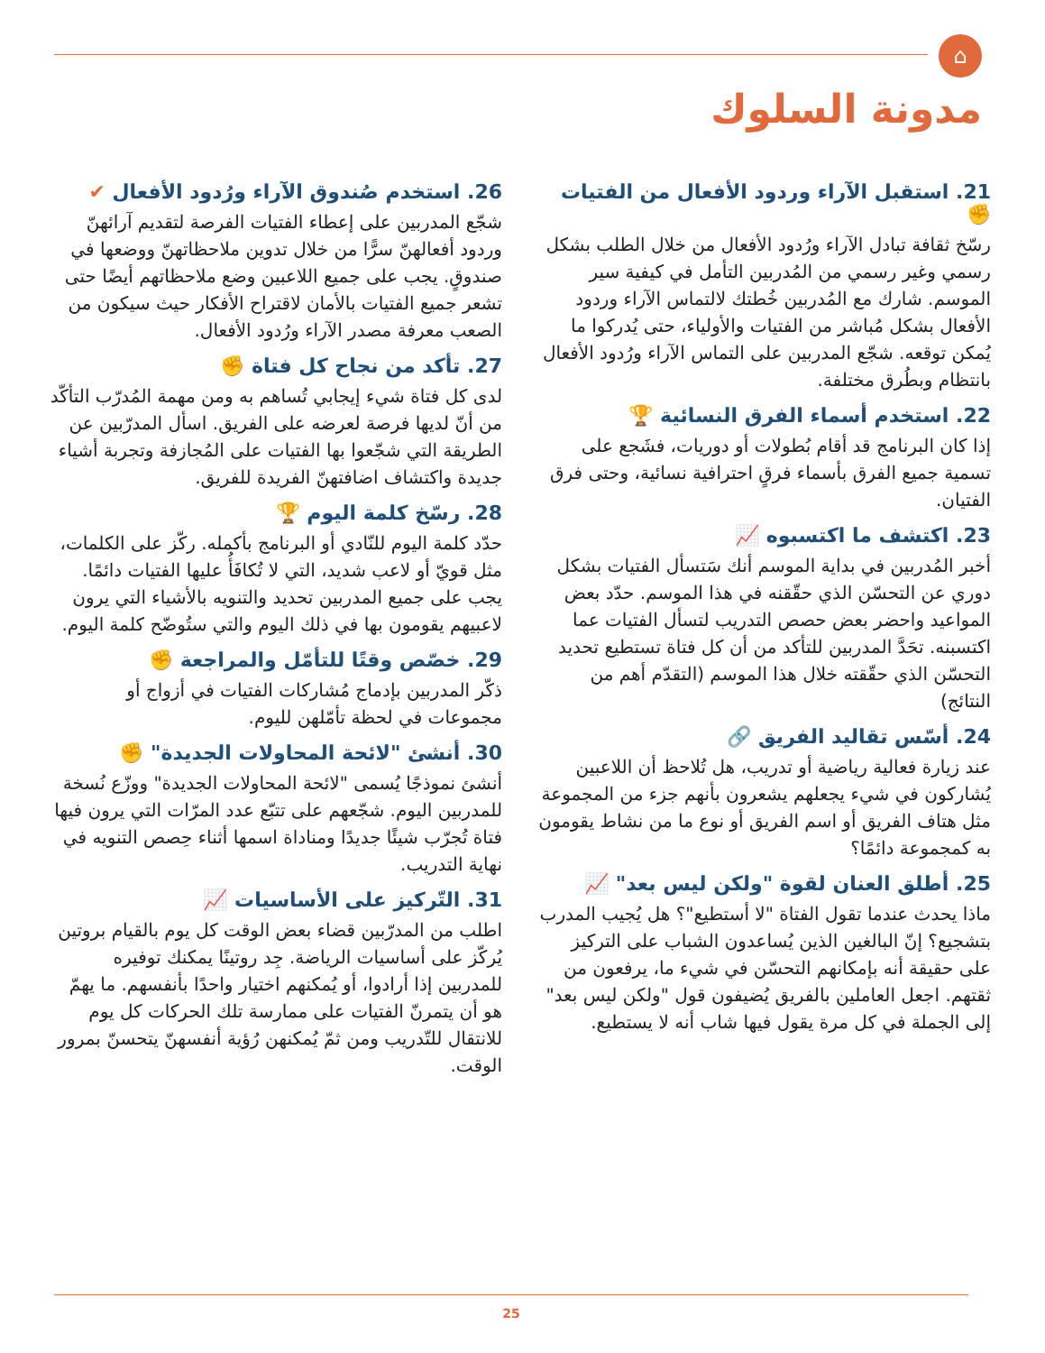⌂
مدونة السلوك
21. استقبل الآراء وردود الأفعال من الفتيات ✊
رسّخ ثقافة تبادل الآراء ورُدود الأفعال من خلال الطلب بشكل رسمي وغير رسمي من المُدربين التأمل في كيفية سير الموسم. شارك مع المُدربين خُطتك لالتماس الآراء وردود الأفعال بشكل مُباشر من الفتيات والأولياء، حتى يُدركوا ما يُمكن توقعه. شجّع المدربين على التماس الآراء ورُدود الأفعال بانتظام وبطُرق مختلفة.
22. استخدم أسماء الفرق النسائية 🏆
إذا كان البرنامج قد أقام بُطولات أو دوريات، فشَجع على تسمية جميع الفرق بأسماء فرقٍ احترافية نسائية، وحتى فرق الفتيان.
23. اكتشف ما اكتسبوه 📈
أخبر المُدربين في بداية الموسم أنك سَتسأل الفتيات بشكل دوري عن التحسّن الذي حقّقنه في هذا الموسم. حدّد بعض المواعيد واحضر بعض حصص التدريب لتسأل الفتيات عما اكتسبنه. تحَدَّ المدربين للتأكد من أن كل فتاة تستطيع تحديد التحسّن الذي حقّقته خلال هذا الموسم (التقدّم أهم من النتائج)
24. أسّس تقاليد الفريق 🔗
عند زيارة فعالية رياضية أو تدريب، هل تُلاحظ أن اللاعبين يُشاركون في شيء يجعلهم يشعرون بأنهم جزء من المجموعة مثل هتاف الفريق أو اسم الفريق أو نوع ما من نشاط يقومون به كمجموعة دائمًا؟
25. أطلق العنان لقوة "ولكن ليس بعد" 📈
ماذا يحدث عندما تقول الفتاة "لا أستطيع"؟ هل يُجيب المدرب بتشجيع؟ إنّ البالغين الذين يُساعدون الشباب على التركيز على حقيقة أنه بإمكانهم التحسّن في شيء ما، يرفعون من ثقتهم. اجعل العاملين بالفريق يُضيفون قول "ولكن ليس بعد" إلى الجملة في كل مرة يقول فيها شاب أنه لا يستطيع.
26. استخدم صُندوق الآراء ورُدود الأفعال ✔
شجّع المدربين على إعطاء الفتيات الفرصة لتقديم آرائهنّ وردود أفعالهنّ سرًّا من خلال تدوين ملاحظاتهنّ ووضعها في صندوقٍ. يجب على جميع اللاعبين وضع ملاحظاتهم أيضًا حتى تشعر جميع الفتيات بالأمان لاقتراح الأفكار حيث سيكون من الصعب معرفة مصدر الآراء ورُدود الأفعال.
27. تأكد من نجاح كل فتاة ✊
لدى كل فتاة شيء إيجابي تُساهم به ومن مهمة المُدرّب التأكّد من أنّ لديها فرصة لعرضه على الفريق. اسأل المدرّبين عن الطريقة التي شجّعوا بها الفتيات على المُجازفة وتجربة أشياء جديدة واكتشاف اضافتهنّ الفريدة للفريق.
28. رسّخ كلمة اليوم 🏆
حدّد كلمة اليوم للنّادي أو البرنامج بأكمله. ركّز على الكلمات، مثل قويّ أو لاعب شديد، التي لا تُكافَأُ عليها الفتيات دائمًا. يجب على جميع المدربين تحديد والتنويه بالأشياء التي يرون لاعبيهم يقومون بها في ذلك اليوم والتي ستُوضّح كلمة اليوم.
29. خصّص وقتًا للتأمّل والمراجعة ✊
ذكّر المدربين بإدماج مُشاركات الفتيات في أزواج أو مجموعات في لحظة تأمّلهن لليوم.
30. أنشئ "لائحة المحاولات الجديدة" ✊
أنشئ نموذجًا يُسمى "لائحة المحاولات الجديدة" ووزّع نُسخة للمدربين اليوم. شجّعهم على تتبّع عدد المرّات التي يرون فيها فتاة تُجرّب شيئًا جديدًا ومناداة اسمها أثناء حِصص التنويه في نهاية التدريب.
31. التّركيز على الأساسيات 📈
اطلب من المدرّبين قضاء بعض الوقت كل يوم بالقيام بروتين يُركّز على أساسيات الرياضة. جِد روتينًا يمكنك توفيره للمدربين إذا أرادوا، أو يُمكنهم اختيار واحدًا بأنفسهم. ما يهمّ هو أن يتمرنّ الفتيات على ممارسة تلك الحركات كل يوم للانتقال للتّدريب ومن ثمّ يُمكنهن رُؤية أنفسهنّ يتحسنّ بمرور الوقت.
25